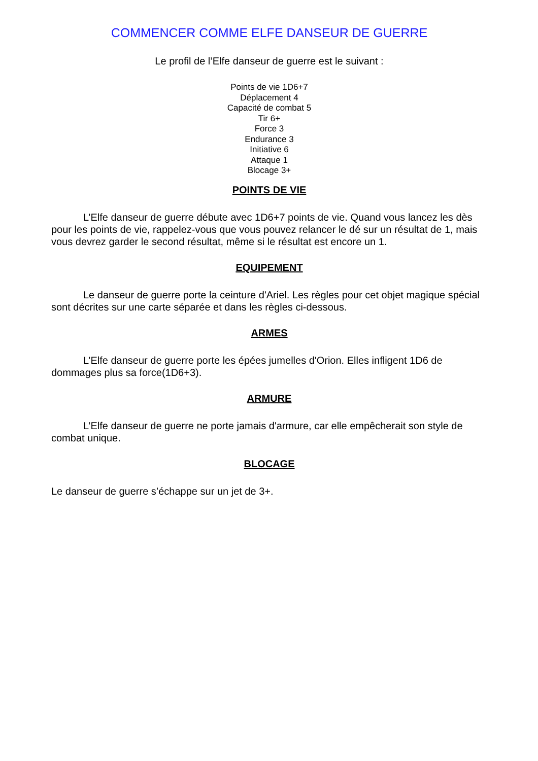COMMENCER COMME ELFE DANSEUR DE GUERRE
Le profil de l’Elfe danseur de guerre est le suivant :
Points de vie 1D6+7
Déplacement 4
Capacité de combat 5
Tir 6+
Force 3
Endurance 3
Initiative 6
Attaque 1
Blocage 3+
POINTS DE VIE
L’Elfe danseur de guerre débute avec 1D6+7 points de vie. Quand vous lancez les dès pour les points de vie, rappelez-vous que vous pouvez relancer le dé sur un résultat de 1, mais vous devrez garder le second résultat, même si le résultat est encore un 1.
EQUIPEMENT
Le danseur de guerre porte la ceinture d'Ariel. Les règles pour cet objet magique spécial sont décrites sur une carte séparée et dans les règles ci-dessous.
ARMES
L’Elfe danseur de guerre porte les épées jumelles d'Orion. Elles infligent 1D6 de dommages plus sa force(1D6+3).
ARMURE
L’Elfe danseur de guerre ne porte jamais d'armure, car elle empêcherait son style de combat unique.
BLOCAGE
Le danseur de guerre s’échappe sur un jet de 3+.